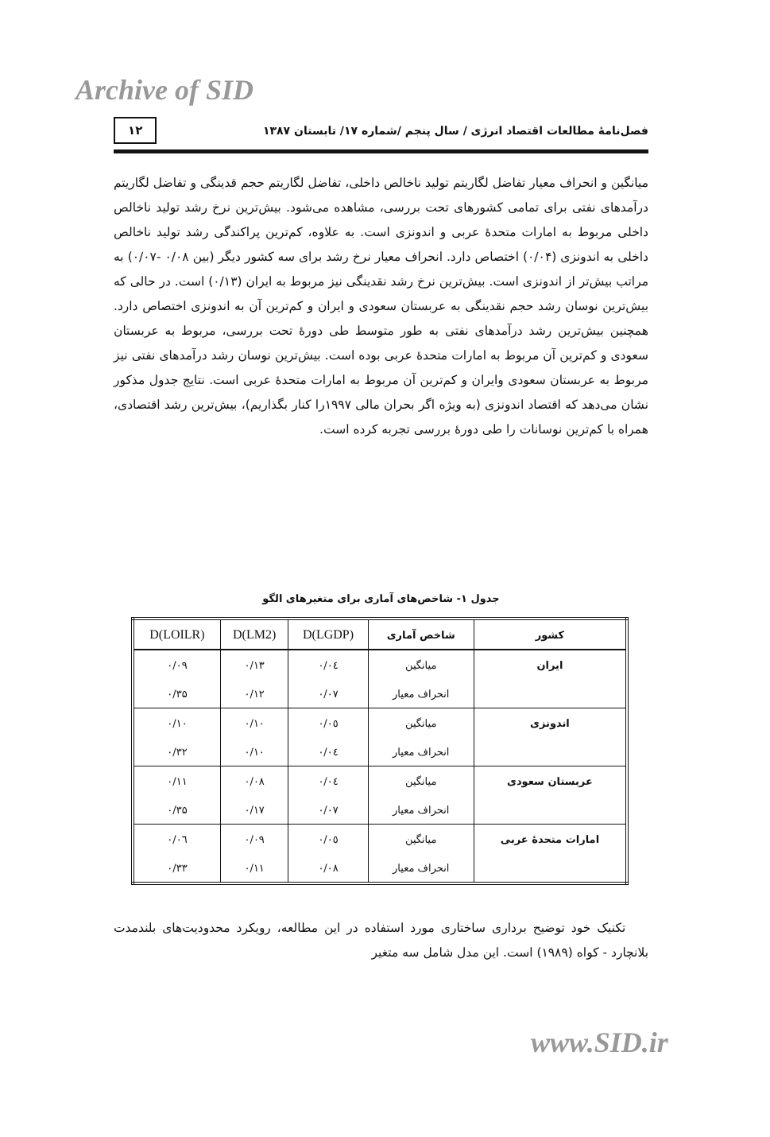Archive of SID
فصل‌نامهٔ مطالعات اقتصاد انرژی / سال پنجم /شماره ۱۷/ تابستان ۱۳۸۷ ۱۲
میانگین و انحراف معیار تفاضل لگاریتم تولید ناخالص داخلی، تفاضل لگاریتم حجم قدینگی و تفاضل لگاریتم درآمدهای نفتی برای تمامی کشورهای تحت بررسی، مشاهده می‌شود. بیش‌ترین نرخ رشد تولید ناخالص داخلی مربوط به امارات متحدهٔ عربی و اندونزی است. به علاوه، کم‌ترین پراکندگی رشد تولید ناخالص داخلی به اندونزی (۰/۰۴) اختصاص دارد. انحراف معیار نرخ رشد برای سه کشور دیگر (بین ۰/۰۸ -۰/۰۷) به مراتب بیش‌تر از اندونزی است. بیش‌ترین نرخ رشد نقدینگی نیز مربوط به ایران (۰/۱۳) است. در حالی که بیش‌ترین نوسان رشد حجم نقدینگی به عربستان سعودی و ایران و کم‌ترین آن به اندونزی اختصاص دارد. همچنین بیش‌ترین رشد درآمدهای نفتی به طور متوسط طی دورهٔ تحت بررسی، مربوط به عربستان سعودی و کم‌ترین آن مربوط به امارات متحدهٔ عربی بوده است. بیش‌ترین نوسان رشد درآمدهای نفتی نیز مربوط به عربستان سعودی وایران و کم‌ترین آن مربوط به امارات متحدهٔ عربی است. نتایج جدول مذکور نشان می‌دهد که اقتصاد اندونزی (به ویژه اگر بحران مالی ۱۹۹۷را کنار بگذاریم)، بیش‌ترین رشد اقتصادی، همراه با کم‌ترین نوسانات را طی دورهٔ بررسی تجربه کرده است.
جدول ۱- شاخص‌های آماری برای متغیرهای الگو
| کشور | شاخص آماری | D(LGDP) | D(LM2) | D(LOILR) |
| --- | --- | --- | --- | --- |
| ایران | میانگین | ۰/۰٤ | ۰/۱۳ | ۰/۰۹ |
| | انحراف معیار | ۰/۰۷ | ۰/۱۲ | ۰/۳۵ |
| اندونزی | میانگین | ۰/۰٥ | ۰/۱۰ | ۰/۱۰ |
| | انحراف معیار | ۰/۰٤ | ۰/۱۰ | ۰/۳۲ |
| عربستان سعودی | میانگین | ۰/۰٤ | ۰/۰۸ | ۰/۱۱ |
| | انحراف معیار | ۰/۰۷ | ۰/۱۷ | ۰/۳۵ |
| امارات متحدهٔ عربی | میانگین | ۰/۰٥ | ۰/۰۹ | ۰/۰٦ |
| | انحراف معیار | ۰/۰۸ | ۰/۱۱ | ۰/۳۳ |
تکنیک خود توضیح برداری ساختاری مورد استفاده در این مطالعه، رویکرد محدودیت‌های بلندمدت بلانچارد - کواه (۱۹۸۹) است. این مدل شامل سه متغیر
www.SID.ir